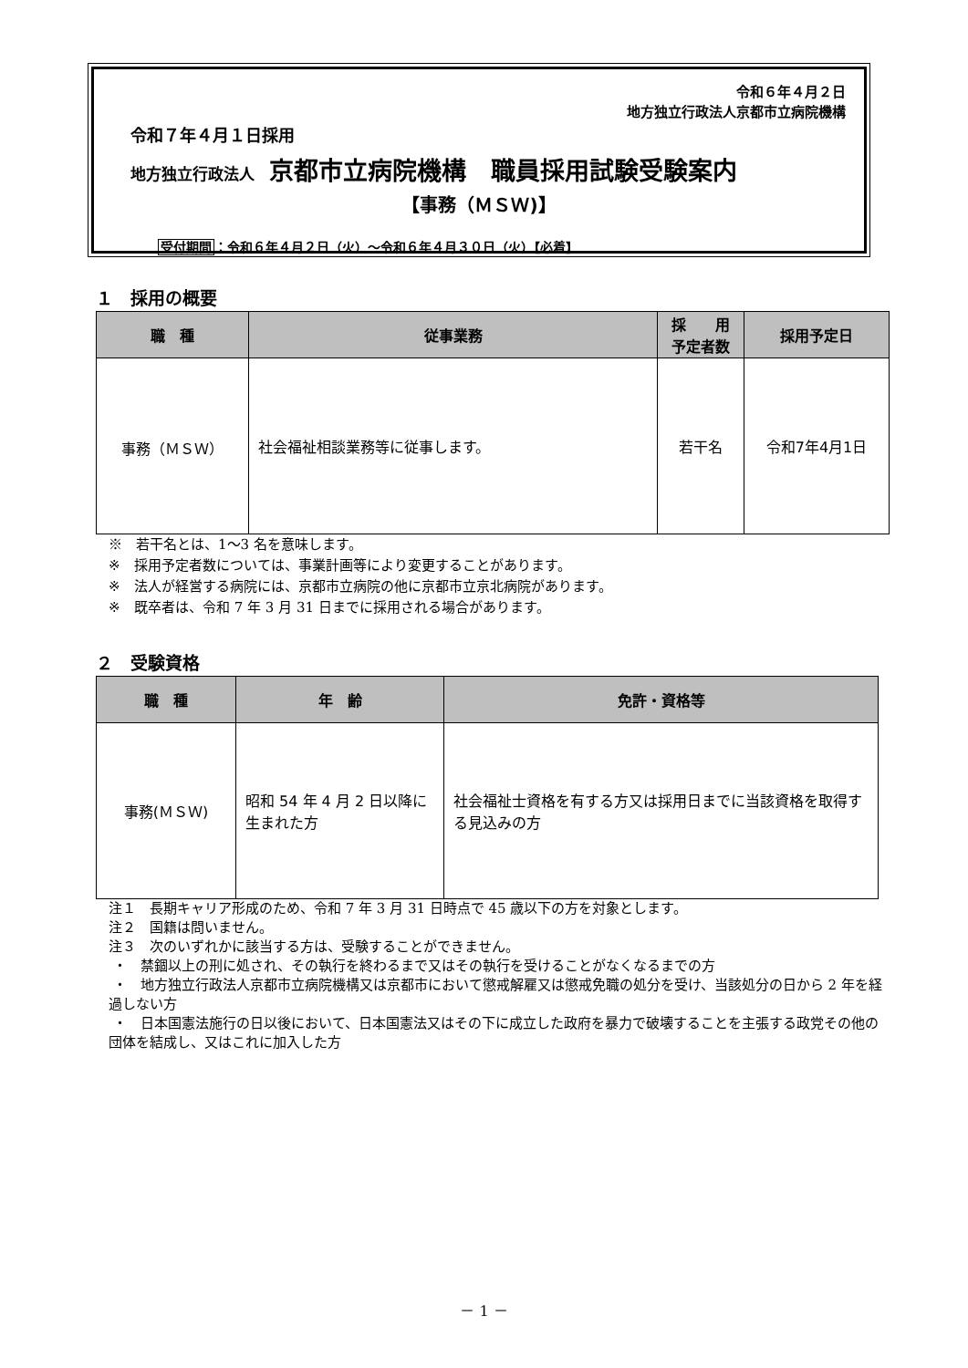令和６年４月２日
地方独立行政法人京都市立病院機構
令和７年４月１日採用
地方独立行政法人 京都市立病院機構　職員採用試験受験案内
【事務（ＭＳＷ)】
受付期間：令和６年４月２日（火）～令和６年４月３０日（火）【必着】
１　採用の概要
| 職 種 | 従事業務 | 採 用 予定者数 | 採用予定日 |
| --- | --- | --- | --- |
| 事務（ＭＳＷ） | 社会福祉相談業務等に従事します。 | 若干名 | 令和7年4月1日 |
※　若干名とは、1～3 名を意味します。
※　採用予定者数については、事業計画等により変更することがあります。
※　法人が経営する病院には、京都市立病院の他に京都市立京北病院があります。
※　既卒者は、令和 7 年 3 月 31 日までに採用される場合があります。
２　受験資格
| 職 種 | 年 齢 | 免許・資格等 |
| --- | --- | --- |
| 事務(ＭＳＷ) | 昭和 54 年 4 月 2 日以降に生まれた方 | 社会福祉士資格を有する方又は採用日までに当該資格を取得する見込みの方 |
注１　長期キャリア形成のため、令和 7 年 3 月 31 日時点で 45 歳以下の方を対象とします。
注２　国籍は問いません。
注３　次のいずれかに該当する方は、受験することができません。
・　禁錮以上の刑に処され、その執行を終わるまで又はその執行を受けることがなくなるまでの方
・　地方独立行政法人京都市立病院機構又は京都市において懲戒解雇又は懲戒免職の処分を受け、当該処分の日から 2 年を経過しない方
・　日本国憲法施行の日以後において、日本国憲法又はその下に成立した政府を暴力で破壊することを主張する政党その他の団体を結成し、又はこれに加入した方
－ 1 －